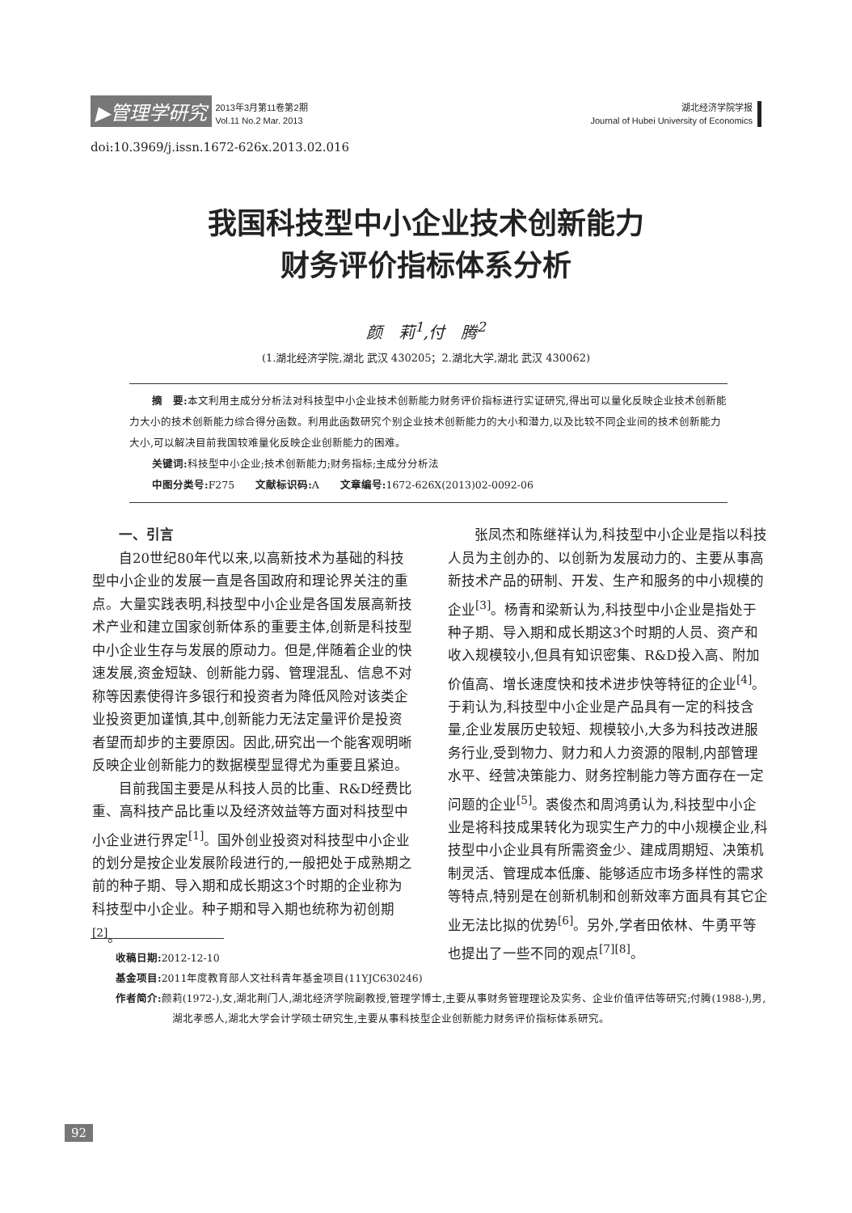▶管理学研究 2013年3月第11卷第2期
Vol.11 No.2 Mar. 2013
湖北经济学院学报
Journal of Hubei University of Economics
doi:10.3969/j.issn.1672-626x.2013.02.016
我国科技型中小企业技术创新能力
财务评价指标体系分析
颜　莉<sup>1</sup>,付　腾<sup>2</sup>
(1.湖北经济学院,湖北 武汉 430205；2.湖北大学,湖北 武汉 430062)
摘　要: 本文利用主成分分析法对科技型中小企业技术创新能力财务评价指标进行实证研究,得出可以量化反映企业技术创新能力大小的技术创新能力综合得分函数。利用此函数研究个别企业技术创新能力的大小和潜力,以及比较不同企业间的技术创新能力大小,可以解决目前我国较难量化反映企业创新能力的困难。
关键词: 科技型中小企业;技术创新能力;财务指标;主成分分析法
中图分类号: F275　　文献标识码: A　　文章编号: 1672-626X(2013)02-0092-06
一、引言
自20世纪80年代以来,以高新技术为基础的科技型中小企业的发展一直是各国政府和理论界关注的重点。大量实践表明,科技型中小企业是各国发展高新技术产业和建立国家创新体系的重要主体,创新是科技型中小企业生存与发展的原动力。但是,伴随着企业的快速发展,资金短缺、创新能力弱、管理混乱、信息不对称等因素使得许多银行和投资者为降低风险对该类企业投资更加谨慎,其中,创新能力无法定量评价是投资者望而却步的主要原因。因此,研究出一个能客观明晰反映企业创新能力的数据模型显得尤为重要且紧迫。
目前我国主要是从科技人员的比重、R&D经费比重、高科技产品比重以及经济效益等方面对科技型中小企业进行界定<sup>[1]</sup>。国外创业投资对科技型中小企业的划分是按企业发展阶段进行的,一般把处于成熟期之前的种子期、导入期和成长期这3个时期的企业称为科技型中小企业。种子期和导入期也统称为初创期<sup>[2]</sup>。
张凤杰和陈继祥认为,科技型中小企业是指以科技人员为主创办的、以创新为发展动力的、主要从事高新技术产品的研制、开发、生产和服务的中小规模的企业<sup>[3]</sup>。杨青和梁新认为,科技型中小企业是指处于种子期、导入期和成长期这3个时期的人员、资产和收入规模较小,但具有知识密集、R&D投入高、附加价值高、增长速度快和技术进步快等特征的企业<sup>[4]</sup>。于莉认为,科技型中小企业是产品具有一定的科技含量,企业发展历史较短、规模较小,大多为科技改进服务行业,受到物力、财力和人力资源的限制,内部管理水平、经营决策能力、财务控制能力等方面存在一定问题的企业<sup>[5]</sup>。裘俊杰和周鸿勇认为,科技型中小企业是将科技成果转化为现实生产力的中小规模企业,科技型中小企业具有所需资金少、建成周期短、决策机制灵活、管理成本低廉、能够适应市场多样性的需求等特点,特别是在创新机制和创新效率方面具有其它企业无法比拟的优势<sup>[6]</sup>。另外,学者田依林、牛勇平等也提出了一些不同的观点<sup>[7][8]</sup>。
收稿日期: 2012-12-10
基金项目: 2011年度教育部人文社科青年基金项目(11YJC630246)
作者简介: 颜莉(1972-),女,湖北荆门人,湖北经济学院副教授,管理学博士,主要从事财务管理理论及实务、企业价值评估等研究;付腾(1988-),男,湖北孝感人,湖北大学会计学硕士研究生,主要从事科技型企业创新能力财务评价指标体系研究。
92